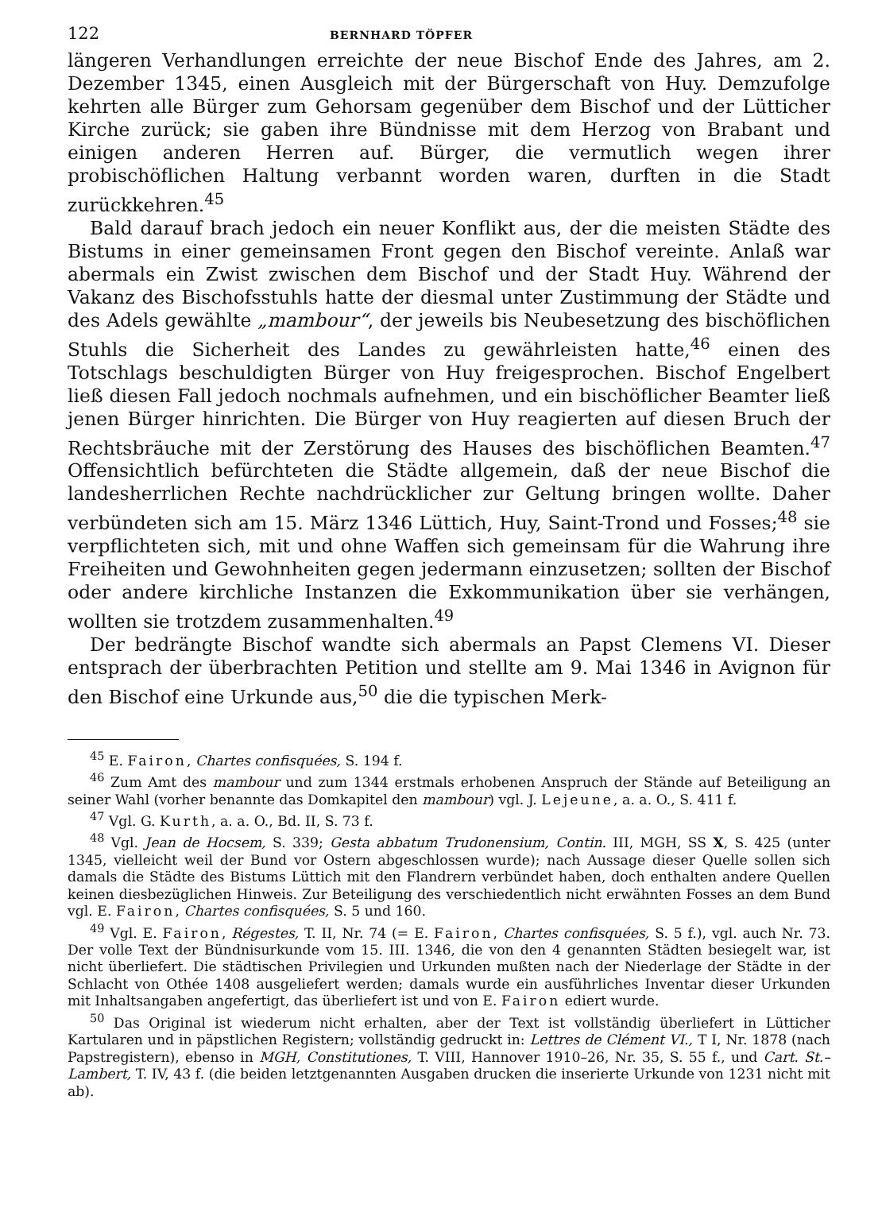122 BERNHARD TÖPFER
längeren Verhandlungen erreichte der neue Bischof Ende des Jahres, am 2. Dezember 1345, einen Ausgleich mit der Bürgerschaft von Huy. Demzufolge kehrten alle Bürger zum Gehorsam gegenüber dem Bischof und der Lütticher Kirche zurück; sie gaben ihre Bündnisse mit dem Herzog von Brabant und einigen anderen Herren auf. Bürger, die vermutlich wegen ihrer probischöflichen Haltung verbannt worden waren, durften in die Stadt zurückkehren.<sup>45</sup>
Bald darauf brach jedoch ein neuer Konflikt aus, der die meisten Städte des Bistums in einer gemeinsamen Front gegen den Bischof vereinte. Anlaß war abermals ein Zwist zwischen dem Bischof und der Stadt Huy. Während der Vakanz des Bischofsstuhls hatte der diesmal unter Zustimmung der Städte und des Adels gewählte „mambour“, der jeweils bis Neubesetzung des bischöflichen Stuhls die Sicherheit des Landes zu gewährleisten hatte,<sup>46</sup> einen des Totschlags beschuldigten Bürger von Huy freigesprochen. Bischof Engelbert ließ diesen Fall jedoch nochmals aufnehmen, und ein bischöflicher Beamter ließ jenen Bürger hinrichten. Die Bürger von Huy reagierten auf diesen Bruch der Rechtsbräuche mit der Zerstörung des Hauses des bischöflichen Beamten.<sup>47</sup> Offensichtlich befürchteten die Städte allgemein, daß der neue Bischof die landesherrlichen Rechte nachdrücklicher zur Geltung bringen wollte. Daher verbündeten sich am 15. März 1346 Lüttich, Huy, Saint-Trond und Fosses;<sup>48</sup> sie verpflichteten sich, mit und ohne Waffen sich gemeinsam für die Wahrung ihre Freiheiten und Gewohnheiten gegen jedermann einzusetzen; sollten der Bischof oder andere kirchliche Instanzen die Exkommunikation über sie verhängen, wollten sie trotzdem zusammenhalten.<sup>49</sup>
Der bedrängte Bischof wandte sich abermals an Papst Clemens VI. Dieser entsprach der überbrachten Petition und stellte am 9. Mai 1346 in Avignon für den Bischof eine Urkunde aus,<sup>50</sup> die die typischen Merk-
<sup>45</sup> E. Fairon, Chartes confisquées, S. 194 f.
<sup>46</sup> Zum Amt des mambour und zum 1344 erstmals erhobenen Anspruch der Stände auf Beteiligung an seiner Wahl (vorher benannte das Domkapitel den mambour) vgl. J. Lejeune, a. a. O., S. 411 f.
<sup>47</sup> Vgl. G. Kurth, a. a. O., Bd. II, S. 73 f.
<sup>48</sup> Vgl. Jean de Hocsem, S. 339; Gesta abbatum Trudonensium, Contin. III, MGH, SS X, S. 425 (unter 1345, vielleicht weil der Bund vor Ostern abgeschlossen wurde); nach Aussage dieser Quelle sollen sich damals die Städte des Bistums Lüttich mit den Flandrern verbündet haben, doch enthalten andere Quellen keinen diesbezüglichen Hinweis. Zur Beteiligung des verschiedentlich nicht erwähnten Fosses an dem Bund vgl. E. Fairon, Chartes confisquées, S. 5 und 160.
<sup>49</sup> Vgl. E. Fairon, Régestes, T. II, Nr. 74 (= E. Fairon, Chartes confisquées, S. 5 f.), vgl. auch Nr. 73. Der volle Text der Bündnisurkunde vom 15. III. 1346, die von den 4 genannten Städten besiegelt war, ist nicht überliefert. Die städtischen Privilegien und Urkunden mußten nach der Niederlage der Städte in der Schlacht von Othée 1408 ausgeliefert werden; damals wurde ein ausführliches Inventar dieser Urkunden mit Inhaltsangaben angefertigt, das überliefert ist und von E. Fairon ediert wurde.
<sup>50</sup> Das Original ist wiederum nicht erhalten, aber der Text ist vollständig überliefert in Lütticher Kartularen und in päpstlichen Registern; vollständig gedruckt in: Lettres de Clément VI., T I, Nr. 1878 (nach Papstregistern), ebenso in MGH, Constitutiones, T. VIII, Hannover 1910–26, Nr. 35, S. 55 f., und Cart. St.–Lambert, T. IV, 43 f. (die beiden letztgenannten Ausgaben drucken die inserierte Urkunde von 1231 nicht mit ab).